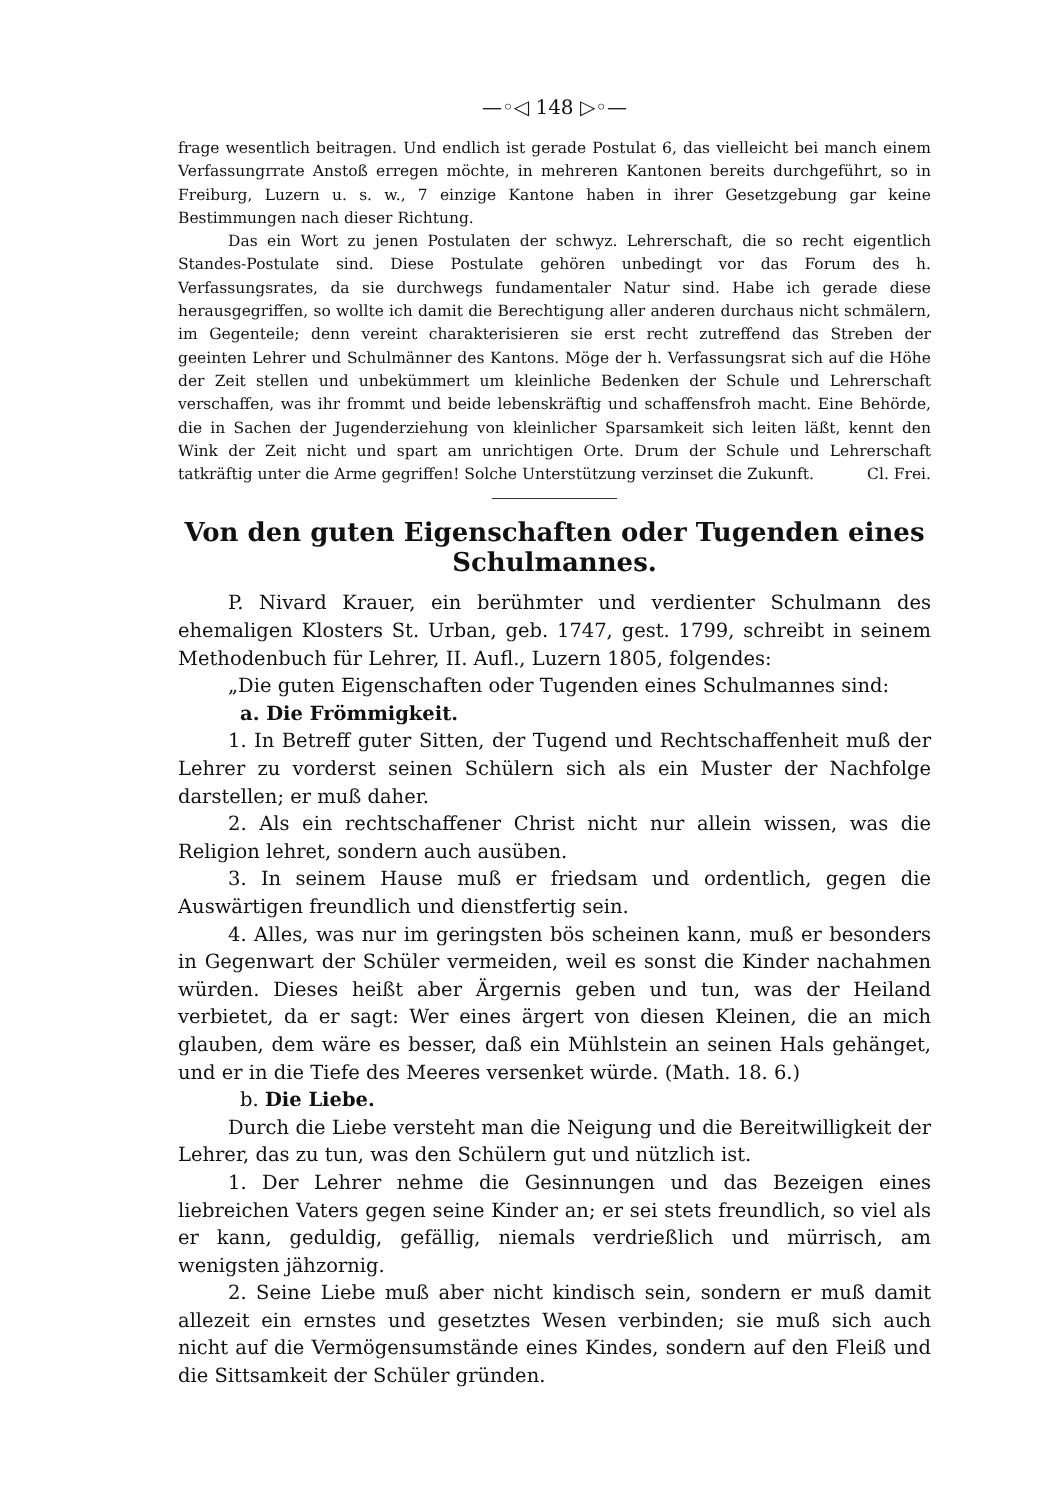—◦◁ 148 ▷◦—
frage wesentlich beitragen. Und endlich ist gerade Postulat 6, das vielleicht bei manch einem Verfassungrrate Anstoß erregen möchte, in mehreren Kantonen bereits durchgeführt, so in Freiburg, Luzern u. s. w., 7 einzige Kantone haben in ihrer Gesetzgebung gar keine Bestimmungen nach dieser Richtung.
Das ein Wort zu jenen Postulaten der schwyz. Lehrerschaft, die so recht eigentlich Standes-Postulate sind. Diese Postulate gehören unbedingt vor das Forum des h. Verfassungsrates, da sie durchwegs fundamentaler Natur sind. Habe ich gerade diese herausgegriffen, so wollte ich damit die Berechtigung aller anderen durchaus nicht schmälern, im Gegenteile; denn vereint charakterisieren sie erst recht zutreffend das Streben der geeinten Lehrer und Schulmänner des Kantons. Möge der h. Verfassungsrat sich auf die Höhe der Zeit stellen und unbekümmert um kleinliche Bedenken der Schule und Lehrerschaft verschaffen, was ihr frommt und beide lebenskräftig und schaffensfroh macht. Eine Behörde, die in Sachen der Jugenderziehung von kleinlicher Sparsamkeit sich leiten läßt, kennt den Wink der Zeit nicht und spart am unrichtigen Orte. Drum der Schule und Lehrerschaft tatkräftig unter die Arme gegriffen! Solche Unterstützung verzinset die Zukunft. Cl. Frei.
Von den guten Eigenschaften oder Tugenden eines Schulmannes.
P. Nivard Krauer, ein berühmter und verdienter Schulmann des ehemaligen Klosters St. Urban, geb. 1747, gest. 1799, schreibt in seinem Methodenbuch für Lehrer, II. Aufl., Luzern 1805, folgendes:
„Die guten Eigenschaften oder Tugenden eines Schulmannes sind:
a. Die Frömmigkeit.
1. In Betreff guter Sitten, der Tugend und Rechtschaffenheit muß der Lehrer zu vorderst seinen Schülern sich als ein Muster der Nachfolge darstellen; er muß daher.
2. Als ein rechtschaffener Christ nicht nur allein wissen, was die Religion lehret, sondern auch ausüben.
3. In seinem Hause muß er friedsam und ordentlich, gegen die Auswärtigen freundlich und dienstfertig sein.
4. Alles, was nur im geringsten bös scheinen kann, muß er besonders in Gegenwart der Schüler vermeiden, weil es sonst die Kinder nachahmen würden. Dieses heißt aber Ärgernis geben und tun, was der Heiland verbietet, da er sagt: Wer eines ärgert von diesen Kleinen, die an mich glauben, dem wäre es besser, daß ein Mühlstein an seinen Hals gehänget, und er in die Tiefe des Meeres versenket würde. (Math. 18. 6.)
b. Die Liebe.
Durch die Liebe versteht man die Neigung und die Bereitwilligkeit der Lehrer, das zu tun, was den Schülern gut und nützlich ist.
1. Der Lehrer nehme die Gesinnungen und das Bezeigen eines liebreichen Vaters gegen seine Kinder an; er sei stets freundlich, so viel als er kann, geduldig, gefällig, niemals verdrießlich und mürrisch, am wenigsten jähzornig.
2. Seine Liebe muß aber nicht kindisch sein, sondern er muß damit allezeit ein ernstes und gesetztes Wesen verbinden; sie muß sich auch nicht auf die Vermögensumstände eines Kindes, sondern auf den Fleiß und die Sittsamkeit der Schüler gründen.